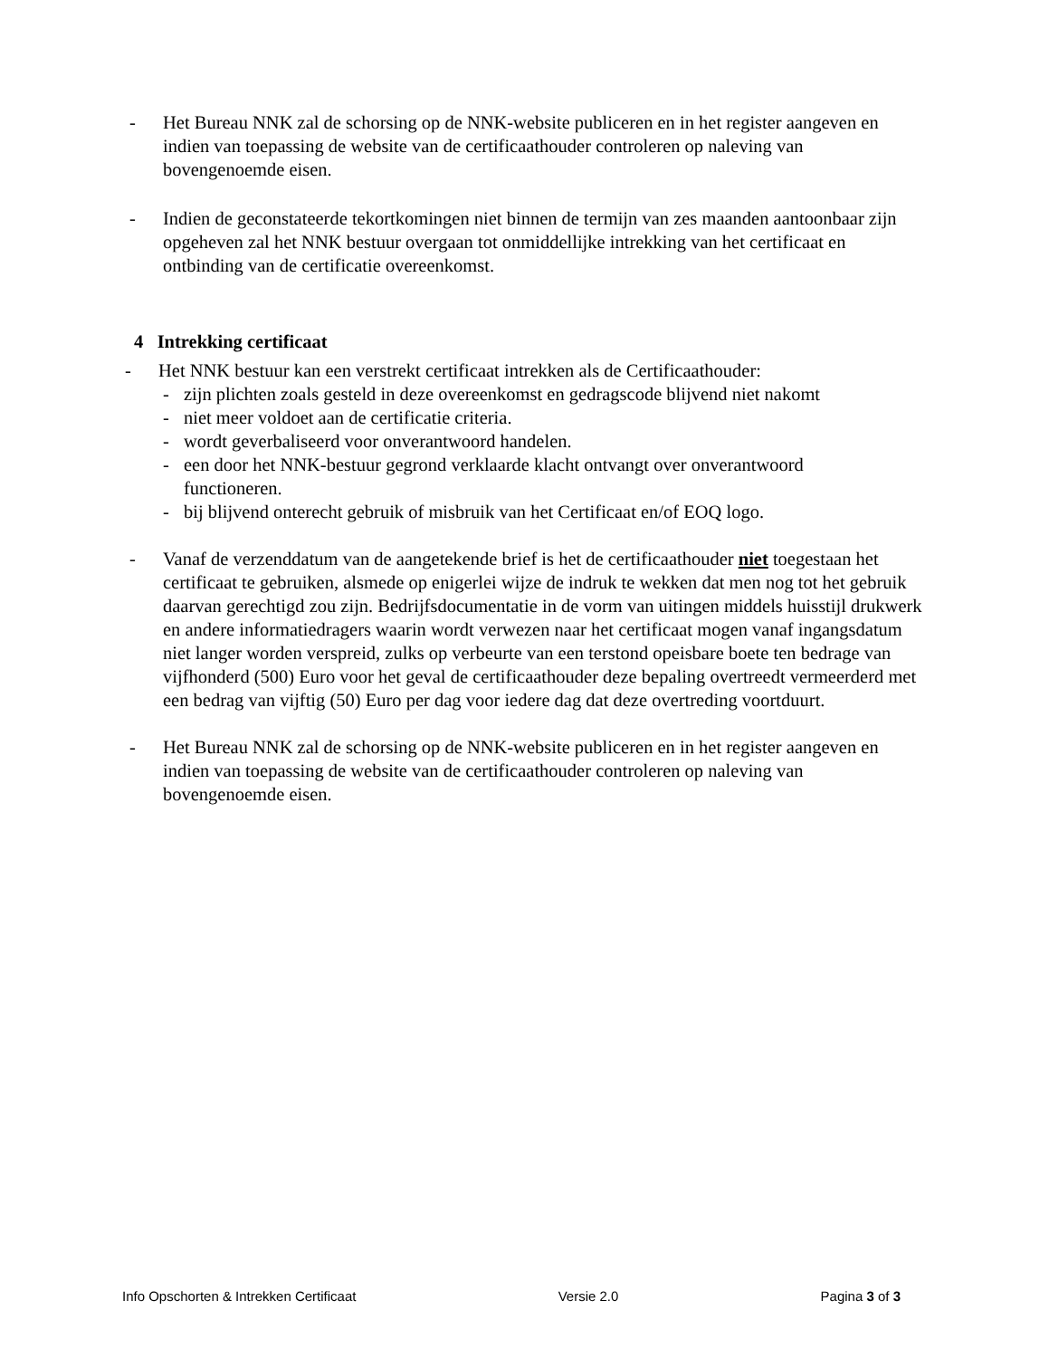- Het Bureau NNK zal de schorsing op de NNK-website publiceren en in het register aangeven en indien van toepassing de website van de certificaathouder controleren op naleving van bovengenoemde eisen.
- Indien de geconstateerde tekortkomingen niet binnen de termijn van zes maanden aantoonbaar zijn opgeheven zal het NNK bestuur overgaan tot onmiddellijke intrekking van het certificaat en ontbinding van de certificatie overeenkomst.
4 Intrekking certificaat
- Het NNK bestuur kan een verstrekt certificaat intrekken als de Certificaathouder:
- zijn plichten zoals gesteld in deze overeenkomst en gedragscode blijvend niet nakomt
- niet meer voldoet aan de certificatie criteria.
- wordt geverbaliseerd voor onverantwoord handelen.
- een door het NNK-bestuur gegrond verklaarde klacht ontvangt over onverantwoord functioneren.
- bij blijvend onterecht gebruik of misbruik van het Certificaat en/of EOQ logo.
- Vanaf de verzenddatum van de aangetekende brief is het de certificaathouder niet toegestaan het certificaat te gebruiken, alsmede op enigerlei wijze de indruk te wekken dat men nog tot het gebruik daarvan gerechtigd zou zijn. Bedrijfsdocumentatie in de vorm van uitingen middels huisstijl drukwerk en andere informatiedragers waarin wordt verwezen naar het certificaat mogen vanaf ingangsdatum niet langer worden verspreid, zulks op verbeurte van een terstond opeisbare boete ten bedrage van vijfhonderd (500) Euro voor het geval de certificaathouder deze bepaling overtreedt vermeerderd met een bedrag van vijftig (50) Euro per dag voor iedere dag dat deze overtreding voortduurt.
- Het Bureau NNK zal de schorsing op de NNK-website publiceren en in het register aangeven en indien van toepassing de website van de certificaathouder controleren op naleving van bovengenoemde eisen.
Info Opschorten & Intrekken Certificaat Versie 2.0 Pagina 3 of 3